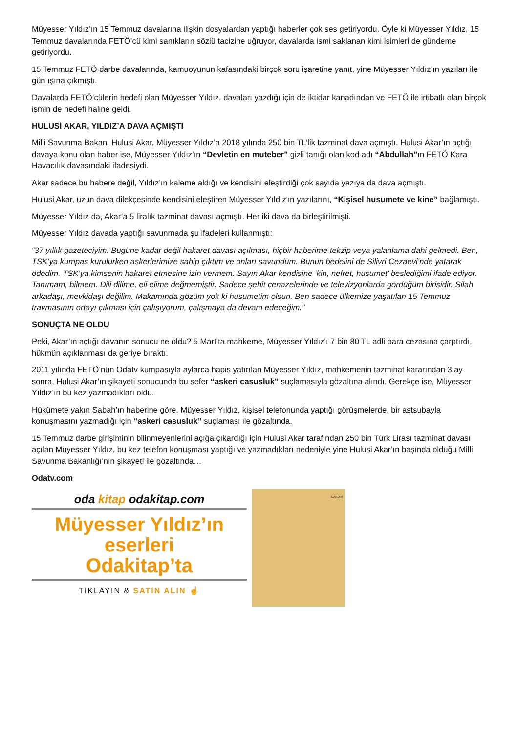Müyesser Yıldız’ın 15 Temmuz davalarına ilişkin dosyalardan yaptığı haberler çok ses getiriyordu. Öyle ki Müyesser Yıldız, 15 Temmuz davalarında FETÖ’cü kimi sanıkların sözlü tacizine uğruyor, davalarda ismi saklanan kimi isimleri de gündeme getiriyordu.
15 Temmuz FETÖ darbe davalarında, kamuoyunun kafasındaki birçok soru işaretine yanıt, yine Müyesser Yıldız’ın yazıları ile gün ışına çıkmıştı.
Davalarda FETÖ’cülerin hedefi olan Müyesser Yıldız, davaları yazdığı için de iktidar kanadından ve FETÖ ile irtibatlı olan birçok ismin de hedefi haline geldi.
HULUSİ AKAR, YILDIZ’A DAVA AÇMIŞTI
Milli Savunma Bakanı Hulusi Akar, Müyesser Yıldız’a 2018 yılında 250 bin TL’lik tazminat dava açmıştı. Hulusi Akar’ın açtığı davaya konu olan haber ise, Müyesser Yıldız’ın “Devletin en muteber” gizli tanığı olan kod adı “Abdullah”ın FETÖ Kara Havacılık davasındaki ifadesiydi.
Akar sadece bu habere değil, Yıldız’ın kaleme aldığı ve kendisini eleştirdiği çok sayıda yazıya da dava açmıştı.
Hulusi Akar, uzun dava dilekçesinde kendisini eleştiren Müyesser Yıldız'ın yazılarını, “Kişisel husumete ve kine” bağlamıştı.
Müyesser Yıldız da, Akar’a 5 liralık tazminat davası açmıştı. Her iki dava da birleştirilmişti.
Müyesser Yıldız davada yaptığı savunmada şu ifadeleri kullanmıştı:
“37 yıllık gazeteciyim. Bugüne kadar değil hakaret davası açılması, hiçbir haberime tekzip veya yalanlama dahi gelmedi. Ben, TSK’ya kumpas kurulurken askerlerimize sahip çıktım ve onları savundum. Bunun bedelini de Silivri Cezaevi’nde yatarak ödedim. TSK’ya kimsenin hakaret etmesine izin vermem. Sayın Akar kendisine ‘kin, nefret, husumet’ beslediğimi ifade ediyor. Tanımam, bilmem. Dili dilime, eli elime değmemiştir. Sadece şehit cenazelerinde ve televizyonlarda gördüğüm birisidir. Silah arkadaşı, mevkidaşı değilim. Makamında gözüm yok ki husumetim olsun. Ben sadece ülkemize yaşatılan 15 Temmuz travmasının ortayı çıkması için çalışıyorum, çalışmaya da devam edeceğim.”
SONUÇTA NE OLDU
Peki, Akar’ın açtığı davanın sonucu ne oldu? 5 Mart’ta mahkeme, Müyesser Yıldız’ı 7 bin 80 TL adli para cezasına çarptırdı, hükmün açıklanması da geriye bıraktı.
2011 yılında FETÖ’nün Odatv kumpasıyla aylarca hapis yatırılan Müyesser Yıldız, mahkemenin tazminat kararından 3 ay sonra, Hulusi Akar’ın şikayeti sonucunda bu sefer “askeri casusluk” suçlamasıyla gözaltına alındı. Gerekçe ise, Müyesser Yıldız’ın bu kez yazmadıkları oldu.
Hükümete yakın Sabah’ın haberine göre, Müyesser Yıldız, kişisel telefonunda yaptığı görüşmelerde, bir astsubayla konuşmasını yazmadığı için “askeri casusluk” suçlaması ile gözaltında.
15 Temmuz darbe girişiminin bilinmeyenlerini açığa çıkardığı için Hulusi Akar tarafından 250 bin Türk Lirası tazminat davası açılan Müyesser Yıldız, bu kez telefon konuşması yaptığı ve yazmadıkları nedeniyle yine Hulusi Akar’ın başında olduğu Milli Savunma Bakanlığı’nın şikayeti ile gözaltında…
Odatv.com
oda kitap odakitap.com
Müyesser Yıldız’ın
eserleri
Odakitap’ta
TIKLAYIN & SATIN ALIN ☝
İLANDIR